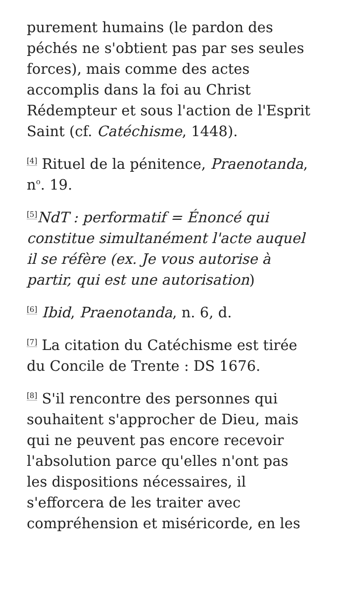purement humains (le pardon des péchés ne s'obtient pas par ses seules forces), mais comme des actes accomplis dans la foi au Christ Rédempteur et sous l'action de l'Esprit Saint (cf. Catéchisme, 1448).
<sup>[4]</sup> Rituel de la pénitence, Praenotanda, n<sup>o</sup>. 19.
<sup>[5]</sup> NdT : performatif = Énoncé qui constitue simultanément l'acte auquel il se réfère (ex. Je vous autorise à partir, qui est une autorisation)
<sup>[6]</sup> Ibid, Praenotanda, n. 6, d.
<sup>[7]</sup> La citation du Catéchisme est tirée du Concile de Trente : DS 1676.
<sup>[8]</sup> S'il rencontre des personnes qui souhaitent s'approcher de Dieu, mais qui ne peuvent pas encore recevoir l'absolution parce qu'elles n'ont pas les dispositions nécessaires, il s'efforcera de les traiter avec compréhension et miséricorde, en les